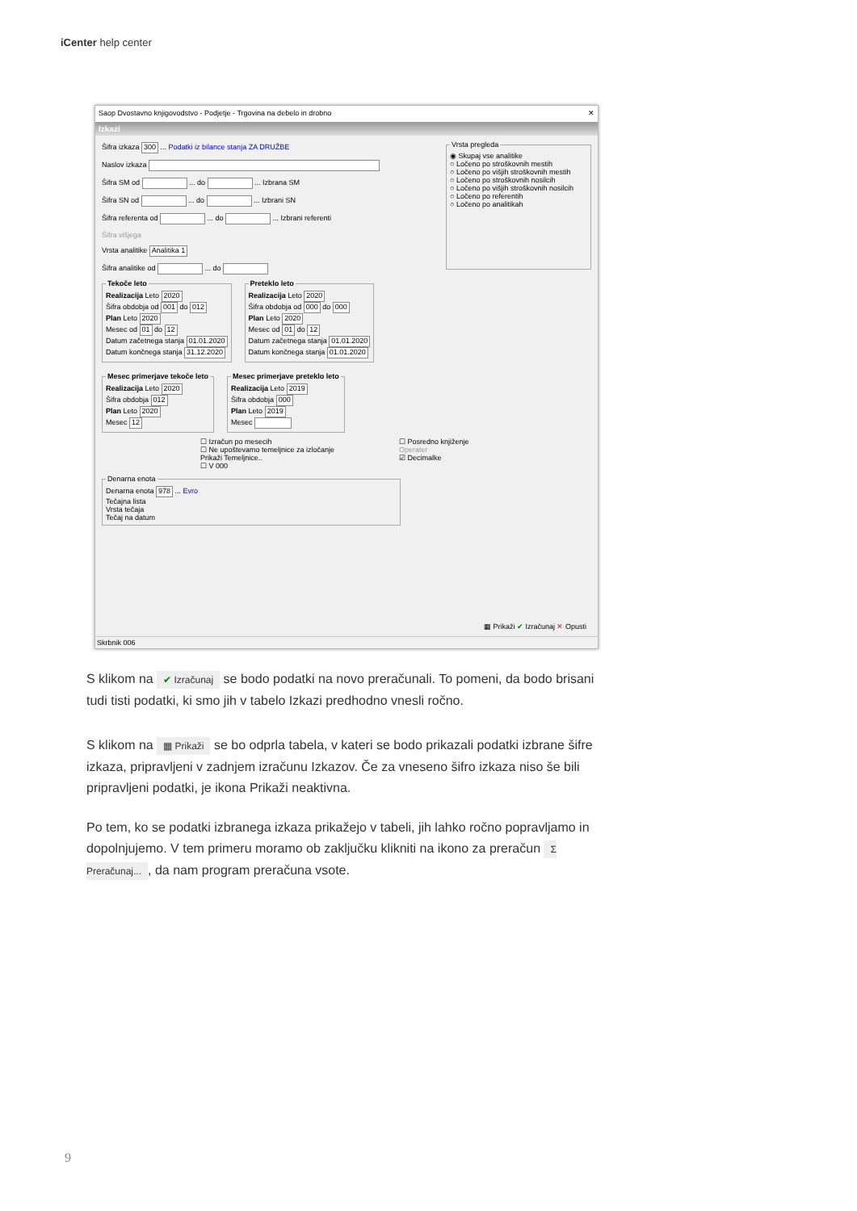iCenter help center
Saop Dvostavno knjigovodstvo - Podjetje - Trgovina na debelo in drobno ✕
Izkazi
Šifra izkaza 300 ... Podatki iz bilance stanja ZA DRUŽBE
Naslov izkaza
Šifra SM od ... do ... Izbrana SM
Šifra SN od ... do ... Izbrani SN
Šifra referenta od ... do ... Izbrani referenti
Šifra višjega
Vrsta analitike Analitika 1
Šifra analitike od ... do
Vrsta pregleda ◉ Skupaj vse analitike
○ Ločeno po stroškovnih mestih
○ Ločeno po višjih stroškovnih mestih
○ Ločeno po stroškovnih nosilcih
○ Ločeno po višjih stroškovnih nosilcih
○ Ločeno po referentih
○ Ločeno po analitikah
Tekoče letoRealizacija Leto 2020
Šifra obdobja od 001 do 012
Plan Leto 2020
Mesec od 01 do 12
Datum začetnega stanja 01.01.2020
Datum končnega stanja 31.12.2020 Preteklo letoRealizacija Leto 2020
Šifra obdobja od 000 do 000
Plan Leto 2020
Mesec od 01 do 12
Datum začetnega stanja 01.01.2020
Datum končnega stanja 01.01.2020
Mesec primerjave tekoče letoRealizacija Leto 2020
Šifra obdobja 012
Plan Leto 2020
Mesec 12 Mesec primerjave preteklo letoRealizacija Leto 2019
Šifra obdobja 000
Plan Leto 2019
Mesec
☐ Izračun po mesecih
☐ Ne upoštevamo temeljnice za izločanje
Prikaži Temeljnice..
☐ V 000
☐ Posredno knjiženje
Operater
☑ Decimalke
Denarna enotaDenarna enota 978 ... Evro
Tečajna lista
Vrsta tečaja
Tečaj na datum
▦ Prikaži ✔ Izračunaj ✕ Opusti
Skrbnik 006
S klikom na ✔ Izračunaj se bodo podatki na novo preračunali. To pomeni, da bodo brisani tudi tisti podatki, ki smo jih v tabelo Izkazi predhodno vnesli ročno.
S klikom na ▦ Prikaži se bo odprla tabela, v kateri se bodo prikazali podatki izbrane šifre izkaza, pripravljeni v zadnjem izračunu Izkazov. Če za vneseno šifro izkaza niso še bili pripravljeni podatki, je ikona Prikaži neaktivna.
Po tem, ko se podatki izbranega izkaza prikažejo v tabeli, jih lahko ročno popravljamo in dopolnjujemo. V tem primeru moramo ob zaključku klikniti na ikono za preračun Σ Preračunaj..., da nam program preračuna vsote.
9